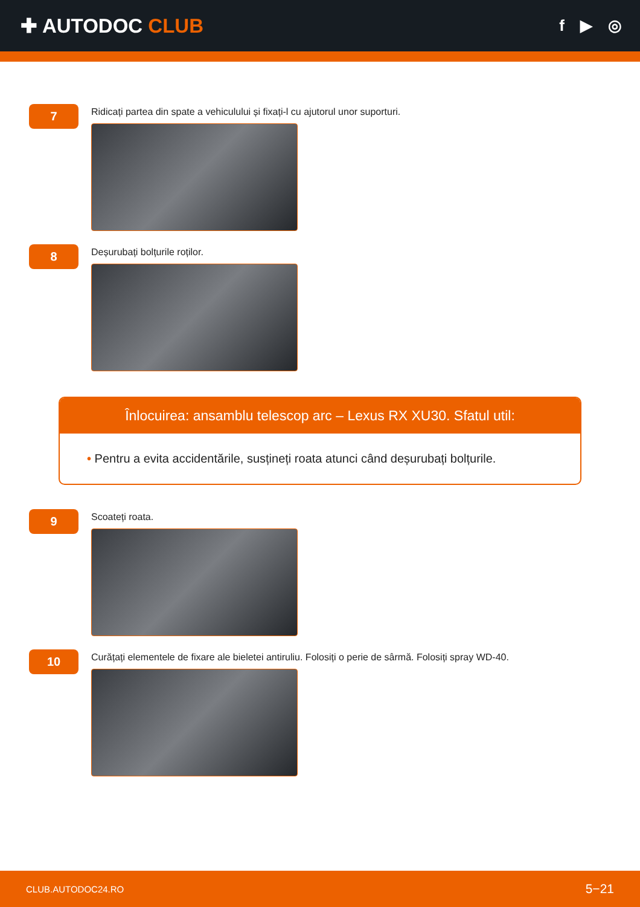✚ AUTODOC CLUB
f ▶ ◎
7
Ridicați partea din spate a vehiculului și fixați-l cu ajutorul unor suporturi.
8
Deșurubați bolțurile roților.
Înlocuirea: ansamblu telescop arc – Lexus RX XU30. Sfatul util:
• Pentru a evita accidentările, susțineți roata atunci când deșurubați bolțurile.
9
Scoateți roata.
10
Curățați elementele de fixare ale bieletei antiruliu. Folosiți o perie de sârmă. Folosiți spray WD-40.
CLUB.AUTODOC24.RO 5−21